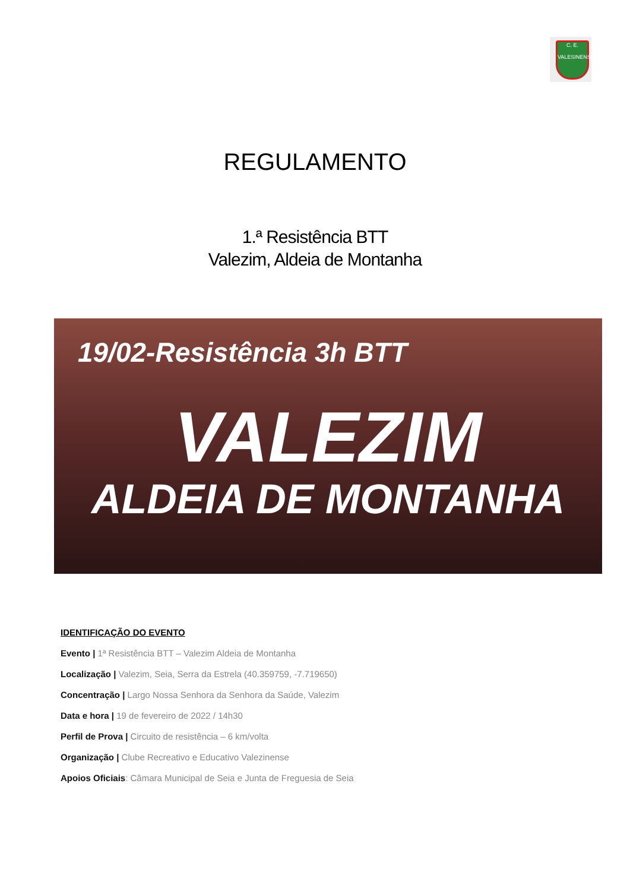C. E.
VALESINENSE
REGULAMENTO
1.ª Resistência BTT
Valezim, Aldeia de Montanha
19/02-Resistência 3h BTT
VALEZIM
ALDEIA DE MONTANHA
IDENTIFICAÇÃO DO EVENTO
Evento | 1ª Resistência BTT – Valezim Aldeia de Montanha
Localização | Valezim, Seia, Serra da Estrela (40.359759, -7.719650)
Concentração | Largo Nossa Senhora da Senhora da Saúde, Valezim
Data e hora | 19 de fevereiro de 2022 / 14h30
Perfil de Prova | Circuito de resistência – 6 km/volta
Organização | Clube Recreativo e Educativo Valezinense
Apoios Oficiais: Câmara Municipal de Seia e Junta de Freguesia de Seia